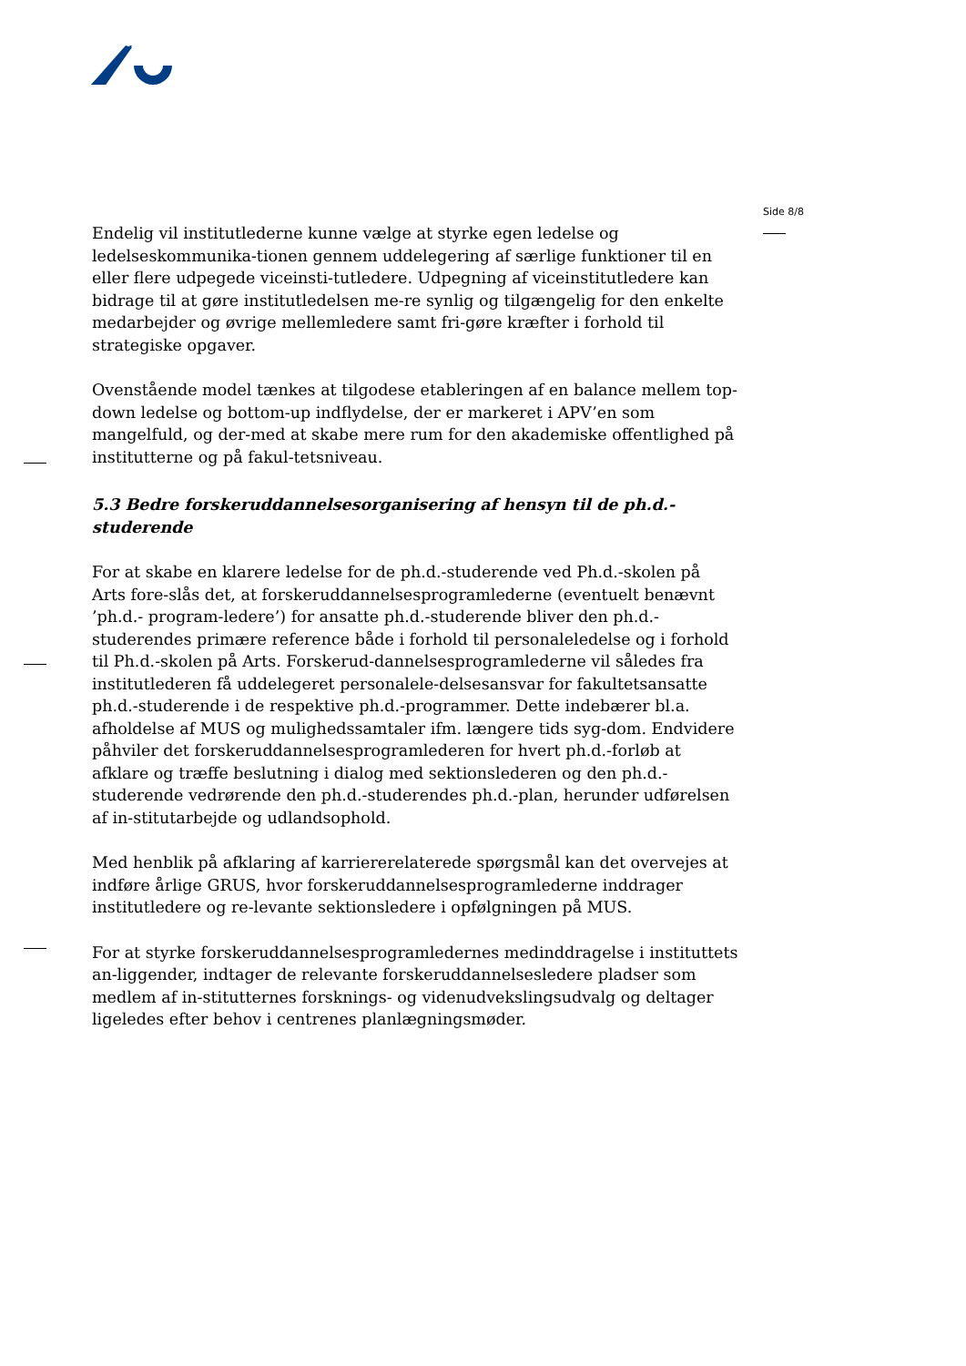Side 8/8
Endelig vil institutlederne kunne vælge at styrke egen ledelse og ledelseskommunika-tionen gennem uddelegering af særlige funktioner til en eller flere udpegede viceinsti-tutledere. Udpegning af viceinstitutledere kan bidrage til at gøre institutledelsen me-re synlig og tilgængelig for den enkelte medarbejder og øvrige mellemledere samt fri-gøre kræfter i forhold til strategiske opgaver.
Ovenstående model tænkes at tilgodese etableringen af en balance mellem top-down ledelse og bottom-up indflydelse, der er markeret i APV’en som mangelfuld, og der-med at skabe mere rum for den akademiske offentlighed på institutterne og på fakul-tetsniveau.
5.3 Bedre forskeruddannelsesorganisering af hensyn til de ph.d.-studerende
For at skabe en klarere ledelse for de ph.d.-studerende ved Ph.d.-skolen på Arts fore-slås det, at forskeruddannelsesprogramlederne (eventuelt benævnt ’ph.d.- program-ledere’) for ansatte ph.d.-studerende bliver den ph.d.-studerendes primære reference både i forhold til personaleledelse og i forhold til Ph.d.-skolen på Arts. Forskerud-dannelsesprogramlederne vil således fra institutlederen få uddelegeret personalele-delsesansvar for fakultetsansatte ph.d.-studerende i de respektive ph.d.-programmer. Dette indebærer bl.a. afholdelse af MUS og mulighedssamtaler ifm. længere tids syg-dom. Endvidere påhviler det forskeruddannelsesprogramlederen for hvert ph.d.-forløb at afklare og træffe beslutning i dialog med sektionslederen og den ph.d.-studerende vedrørende den ph.d.-studerendes ph.d.-plan, herunder udførelsen af in-stitutarbejde og udlandsophold.
Med henblik på afklaring af karriererelaterede spørgsmål kan det overvejes at indføre årlige GRUS, hvor forskeruddannelsesprogramlederne inddrager institutledere og re-levante sektionsledere i opfølgningen på MUS.
For at styrke forskeruddannelsesprogramledernes medinddragelse i instituttets an-liggender, indtager de relevante forskeruddannelsesledere pladser som medlem af in-stitutternes forsknings- og videnudvekslingsudvalg og deltager ligeledes efter behov i centrenes planlægningsmøder.